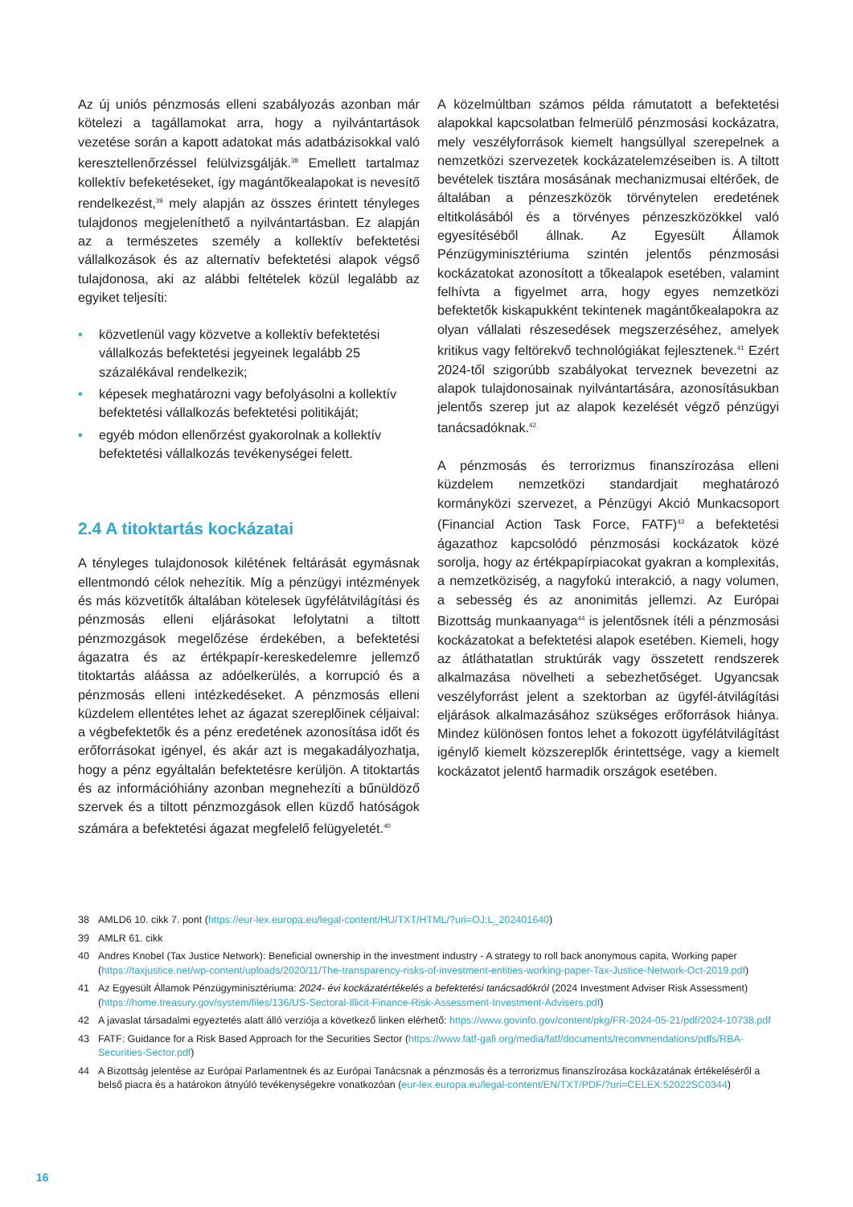Az új uniós pénzmosás elleni szabályozás azonban már kötelezi a tagállamokat arra, hogy a nyilvántartások vezetése során a kapott adatokat más adatbázisokkal való keresztellenőrzéssel felülvizsgálják.<sup>38</sup> Emellett tartalmaz kollektív befeketéseket, így magántőkealapokat is nevesítő rendelkezést,<sup>39</sup> mely alapján az összes érintett tényleges tulajdonos megjeleníthető a nyilvántartásban. Ez alapján az a természetes személy a kollektív befektetési vállalkozások és az alternatív befektetési alapok végső tulajdonosa, aki az alábbi feltételek közül legalább az egyiket teljesíti:
• közvetlenül vagy közvetve a kollektív befektetési vállalkozás befektetési jegyeinek legalább 25 százalékával rendelkezik;
• képesek meghatározni vagy befolyásolni a kollektív befektetési vállalkozás befektetési politikáját;
• egyéb módon ellenőrzést gyakorolnak a kollektív befektetési vállalkozás tevékenységei felett.
2.4 A titoktartás kockázatai
A tényleges tulajdonosok kilétének feltárását egymásnak ellentmondó célok nehezítik. Míg a pénzügyi intézmények és más közvetítők általában kötelesek ügyfélátvilágítási és pénzmosás elleni eljárásokat lefolytatni a tiltott pénzmozgások megelőzése érdekében, a befektetési ágazatra és az értékpapír-kereskedelemre jellemző titoktartás aláássa az adóelkerülés, a korrupció és a pénzmosás elleni intézkedéseket. A pénzmosás elleni küzdelem ellentétes lehet az ágazat szereplőinek céljaival: a végbefektetők és a pénz eredetének azonosítása időt és erőforrásokat igényel, és akár azt is megakadályozhatja, hogy a pénz egyáltalán befektetésre kerüljön. A titoktartás és az információhiány azonban megnehezíti a bűnüldöző szervek és a tiltott pénzmozgások ellen küzdő hatóságok számára a befektetési ágazat megfelelő felügyeletét.<sup>40</sup>
A közelmúltban számos példa rámutatott a befektetési alapokkal kapcsolatban felmerülő pénzmosási kockázatra, mely veszélyforrások kiemelt hangsúllyal szerepelnek a nemzetközi szervezetek kockázatelemzéseiben is. A tiltott bevételek tisztára mosásának mechanizmusai eltérőek, de általában a pénzeszközök törvénytelen eredetének eltitkolásából és a törvényes pénzeszközökkel való egyesítéséből állnak. Az Egyesült Államok Pénzügyminisztériuma szintén jelentős pénzmosási kockázatokat azonosított a tőkealapok esetében, valamint felhívta a figyelmet arra, hogy egyes nemzetközi befektetők kiskapukként tekintenek magántőkealapokra az olyan vállalati részesedések megszerzéséhez, amelyek kritikus vagy feltörekvő technológiákat fejlesztenek.<sup>41</sup> Ezért 2024-től szigorúbb szabályokat terveznek bevezetni az alapok tulajdonosainak nyilvántartására, azonosításukban jelentős szerep jut az alapok kezelését végző pénzügyi tanácsadóknak.<sup>42</sup>
A pénzmosás és terrorizmus finanszírozása elleni küzdelem nemzetközi standardjait meghatározó kormányközi szervezet, a Pénzügyi Akció Munkacsoport (Financial Action Task Force, FATF)<sup>43</sup> a befektetési ágazathoz kapcsolódó pénzmosási kockázatok közé sorolja, hogy az értékpapírpiacokat gyakran a komplexitás, a nemzetköziség, a nagyfokú interakció, a nagy volumen, a sebesség és az anonimitás jellemzi. Az Európai Bizottság munkaanyaga<sup>44</sup> is jelentősnek ítéli a pénzmosási kockázatokat a befektetési alapok esetében. Kiemeli, hogy az átláthatatlan struktúrák vagy összetett rendszerek alkalmazása növelheti a sebezhetőséget. Ugyancsak veszélyforrást jelent a szektorban az ügyfél-átvilágítási eljárások alkalmazásához szükséges erőforrások hiánya. Mindez különösen fontos lehet a fokozott ügyfélátvilágítást igénylő kiemelt közszereplők érintettsége, vagy a kiemelt kockázatot jelentő harmadik országok esetében.
38 AMLD6 10. cikk 7. pont (https://eur-lex.europa.eu/legal-content/HU/TXT/HTML/?uri=OJ:L_202401640)
39 AMLR 61. cikk
40 Andres Knobel (Tax Justice Network): Beneficial ownership in the investment industry - A strategy to roll back anonymous capita, Working paper (https://taxjustice.net/wp-content/uploads/2020/11/The-transparency-risks-of-investment-entities-working-paper-Tax-Justice-Network-Oct-2019.pdf)
41 Az Egyesült Államok Pénzügyminisztériuma: 2024- évi kockázatértékelés a befektetési tanácsadókról (2024 Investment Adviser Risk Assessment) (https://home.treasury.gov/system/files/136/US-Sectoral-Illicit-Finance-Risk-Assessment-Investment-Advisers.pdf)
42 A javaslat társadalmi egyeztetés alatt álló verziója a következő linken elérhető: https://www.govinfo.gov/content/pkg/FR-2024-05-21/pdf/2024-10738.pdf
43 FATF: Guidance for a Risk Based Approach for the Securities Sector (https://www.fatf-gafi.org/media/fatf/documents/recommendations/pdfs/RBA-Securities-Sector.pdf)
44 A Bizottság jelentése az Európai Parlamentnek és az Európai Tanácsnak a pénzmosás és a terrorizmus finanszírozása kockázatának értékeléséről a belső piacra és a határokon átnyúló tevékenységekre vonatkozóan (eur-lex.europa.eu/legal-content/EN/TXT/PDF/?uri=CELEX:52022SC0344)
16